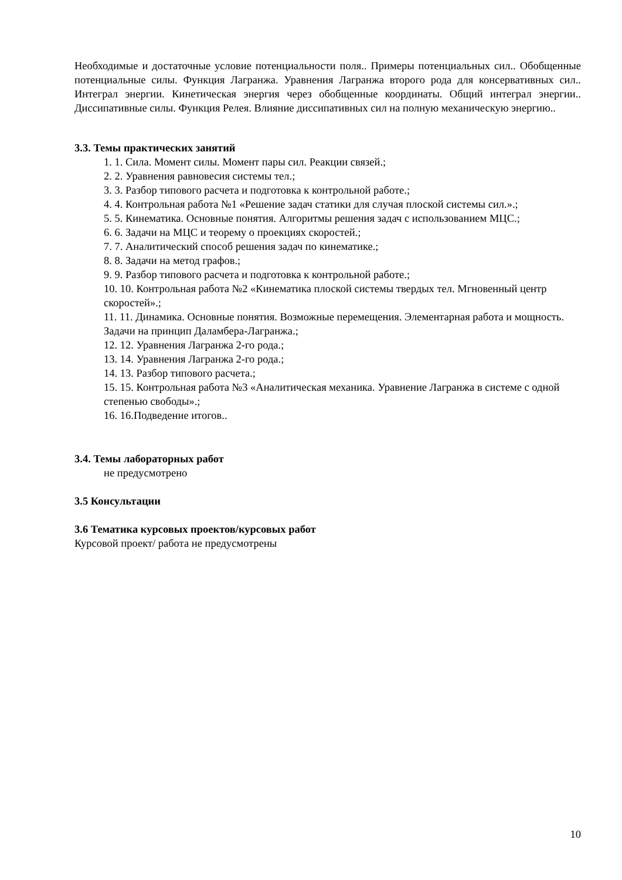Необходимые и достаточные условие потенциальности поля.. Примеры потенциальных сил.. Обобщенные потенциальные силы. Функция Лагранжа. Уравнения Лагранжа второго рода для консервативных сил.. Интеграл энергии. Кинетическая энергия через обобщенные координаты. Общий интеграл энергии.. Диссипативные силы. Функция Релея. Влияние диссипативных сил на полную механическую энергию..
3.3. Темы практических занятий
1. 1. Сила. Момент силы. Момент пары сил. Реакции связей.;
2. 2. Уравнения равновесия системы тел.;
3. 3. Разбор типового расчета и подготовка к контрольной работе.;
4. 4. Контрольная работа №1 «Решение задач статики для случая плоской системы сил.».;
5. 5. Кинематика. Основные понятия. Алгоритмы решения задач с использованием МЦС.;
6. 6. Задачи на МЦС и теорему о проекциях скоростей.;
7. 7. Аналитический способ решения задач по кинематике.;
8. 8. Задачи на метод графов.;
9. 9. Разбор типового расчета и подготовка к контрольной работе.;
10. 10. Контрольная работа №2 «Кинематика плоской системы твердых тел. Мгновенный центр скоростей».;
11. 11. Динамика. Основные понятия. Возможные перемещения. Элементарная работа и мощность. Задачи на принцип Даламбера-Лагранжа.;
12. 12. Уравнения Лагранжа 2-го рода.;
13. 14. Уравнения Лагранжа 2-го рода.;
14. 13. Разбор типового расчета.;
15. 15. Контрольная работа №3 «Аналитическая механика. Уравнение Лагранжа в системе с одной степенью свободы».;
16. 16.Подведение итогов..
3.4. Темы лабораторных работ
не предусмотрено
3.5 Консультации
3.6 Тематика курсовых проектов/курсовых работ
Курсовой проект/ работа не предусмотрены
10